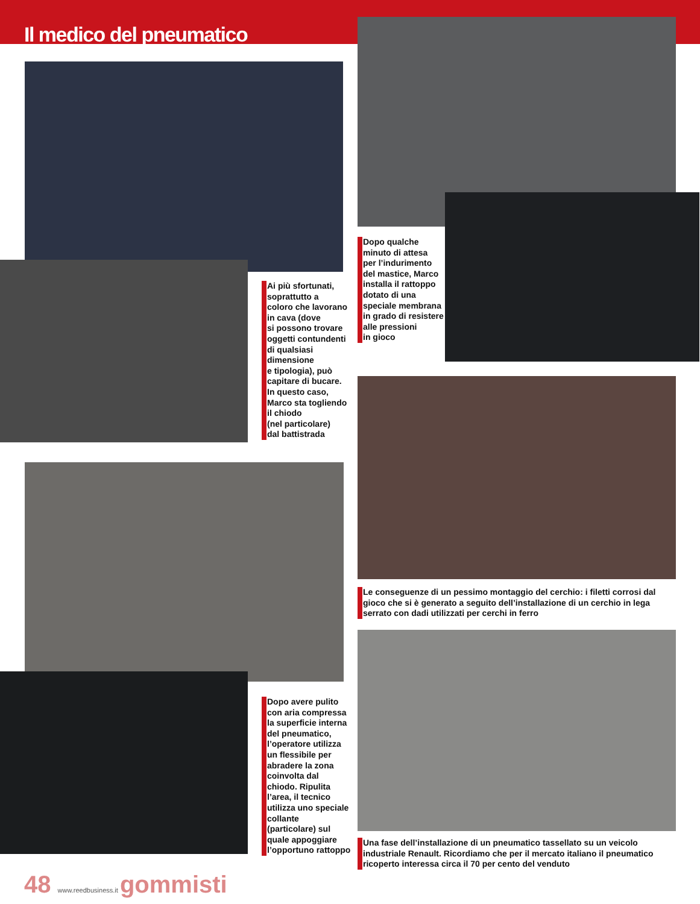Il medico del pneumatico
Ai più sfortunati,
soprattutto a
coloro che lavorano
in cava (dove
si possono trovare
oggetti contundenti
di qualsiasi
dimensione
e tipologia), può
capitare di bucare.
In questo caso,
Marco sta togliendo
il chiodo
(nel particolare)
dal battistrada
Dopo qualche
minuto di attesa
per l’indurimento
del mastice, Marco
installa il rattoppo
dotato di una
speciale membrana
in grado di resistere
alle pressioni
in gioco
Le conseguenze di un pessimo montaggio del cerchio: i filetti corrosi dal gioco che si è generato a seguito dell’installazione di un cerchio in lega serrato con dadi utilizzati per cerchi in ferro
Dopo avere pulito
con aria compressa
la superficie interna
del pneumatico,
l’operatore utilizza
un flessibile per
abradere la zona
coinvolta dal
chiodo. Ripulita
l’area, il tecnico
utilizza uno speciale
collante
(particolare) sul
quale appoggiare
l’opportuno rattoppo
Una fase dell’installazione di un pneumatico tassellato su un veicolo industriale Renault. Ricordiamo che per il mercato italiano il pneumatico ricoperto interessa circa il 70 per cento del venduto
48 www.reedbusiness.it gommisti